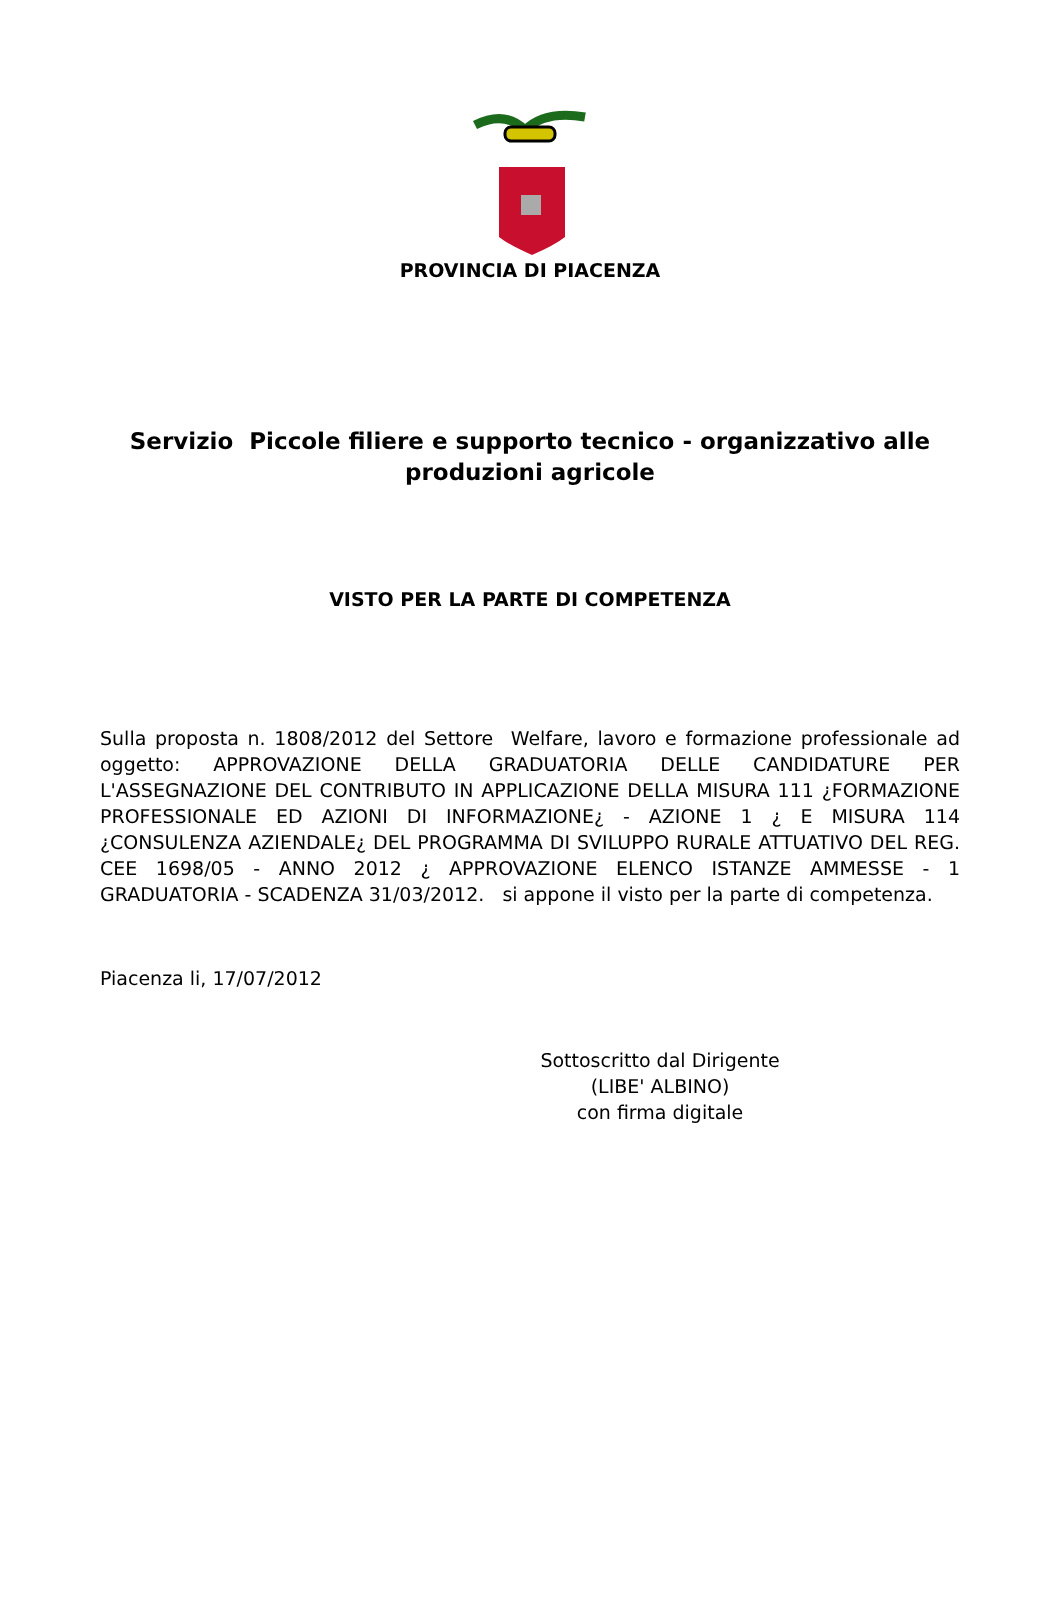PROVINCIA DI PIACENZA
Servizio Piccole filiere e supporto tecnico - organizzativo alle produzioni agricole
VISTO PER LA PARTE DI COMPETENZA
Sulla proposta n. 1808/2012 del Settore Welfare, lavoro e formazione professionale ad oggetto: APPROVAZIONE DELLA GRADUATORIA DELLE CANDIDATURE PER L'ASSEGNAZIONE DEL CONTRIBUTO IN APPLICAZIONE DELLA MISURA 111 ¿FORMAZIONE PROFESSIONALE ED AZIONI DI INFORMAZIONE¿ - AZIONE 1 ¿ E MISURA 114 ¿CONSULENZA AZIENDALE¿ DEL PROGRAMMA DI SVILUPPO RURALE ATTUATIVO DEL REG. CEE 1698/05 - ANNO 2012 ¿ APPROVAZIONE ELENCO ISTANZE AMMESSE - 1 GRADUATORIA - SCADENZA 31/03/2012. si appone il visto per la parte di competenza.
Piacenza li, 17/07/2012
Sottoscritto dal Dirigente
(LIBE' ALBINO)
con firma digitale